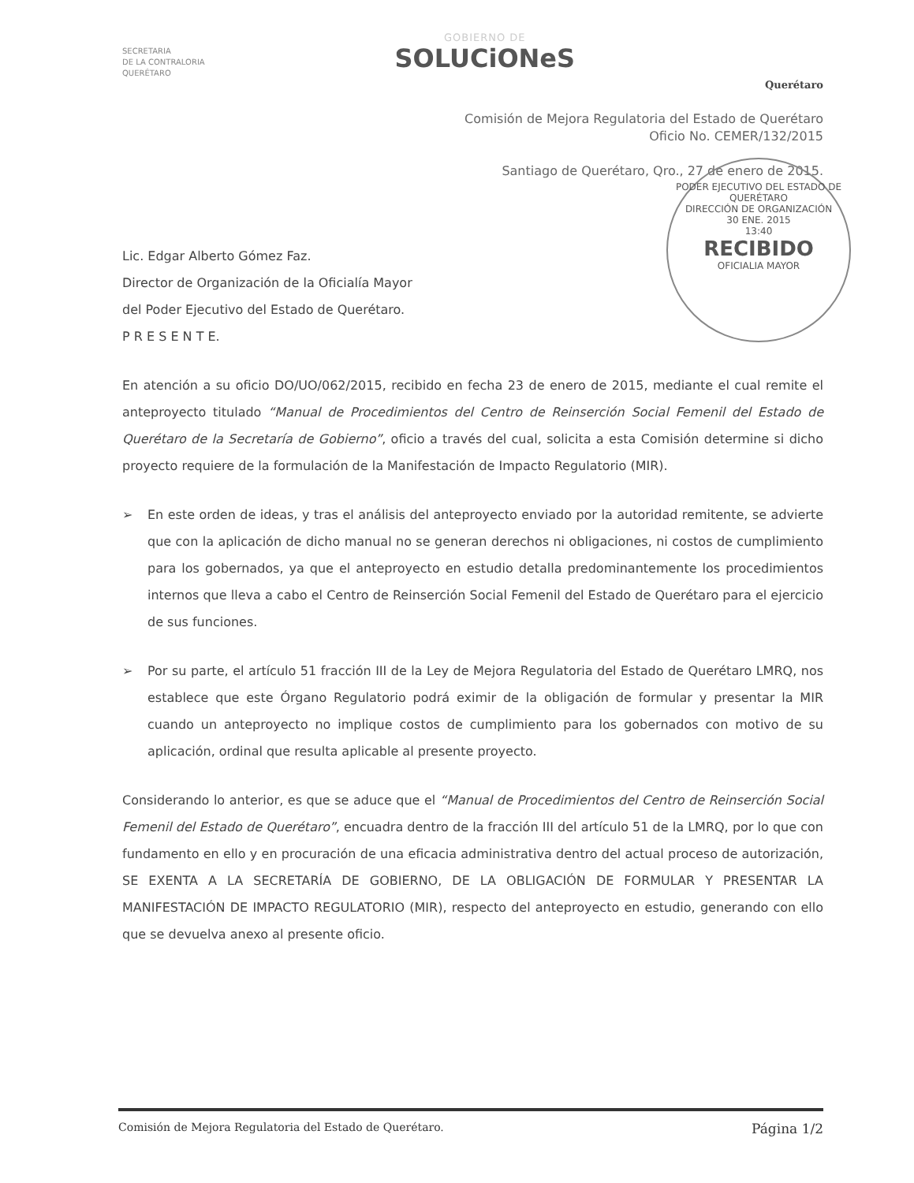SECRETARIA
DE LA CONTRALORIA
QUERÉTARO
GOBIERNO DE
SOLUCiONeS
Querétaro
Comisión de Mejora Regulatoria del Estado de Querétaro
Oficio No. CEMER/132/2015
Santiago de Querétaro, Qro., 27 de enero de 2015.
PODER EJECUTIVO DEL ESTADO DE QUERÉTARO
DIRECCIÓN DE ORGANIZACIÓN
30 ENE. 2015
13:40
RECIBIDO
OFICIALIA MAYOR
Lic. Edgar Alberto Gómez Faz.
Director de Organización de la Oficialía Mayor
del Poder Ejecutivo del Estado de Querétaro.
P R E S E N T E.
En atención a su oficio DO/UO/062/2015, recibido en fecha 23 de enero de 2015, mediante el cual remite el anteproyecto titulado “Manual de Procedimientos del Centro de Reinserción Social Femenil del Estado de Querétaro de la Secretaría de Gobierno”, oficio a través del cual, solicita a esta Comisión determine si dicho proyecto requiere de la formulación de la Manifestación de Impacto Regulatorio (MIR).
➢ En este orden de ideas, y tras el análisis del anteproyecto enviado por la autoridad remitente, se advierte que con la aplicación de dicho manual no se generan derechos ni obligaciones, ni costos de cumplimiento para los gobernados, ya que el anteproyecto en estudio detalla predominantemente los procedimientos internos que lleva a cabo el Centro de Reinserción Social Femenil del Estado de Querétaro para el ejercicio de sus funciones.
➢ Por su parte, el artículo 51 fracción III de la Ley de Mejora Regulatoria del Estado de Querétaro LMRQ, nos establece que este Órgano Regulatorio podrá eximir de la obligación de formular y presentar la MIR cuando un anteproyecto no implique costos de cumplimiento para los gobernados con motivo de su aplicación, ordinal que resulta aplicable al presente proyecto.
Considerando lo anterior, es que se aduce que el “Manual de Procedimientos del Centro de Reinserción Social Femenil del Estado de Querétaro”, encuadra dentro de la fracción III del artículo 51 de la LMRQ, por lo que con fundamento en ello y en procuración de una eficacia administrativa dentro del actual proceso de autorización, SE EXENTA A LA SECRETARÍA DE GOBIERNO, DE LA OBLIGACIÓN DE FORMULAR Y PRESENTAR LA MANIFESTACIÓN DE IMPACTO REGULATORIO (MIR), respecto del anteproyecto en estudio, generando con ello que se devuelva anexo al presente oficio.
Comisión de Mejora Regulatoria del Estado de Querétaro. Página 1/2